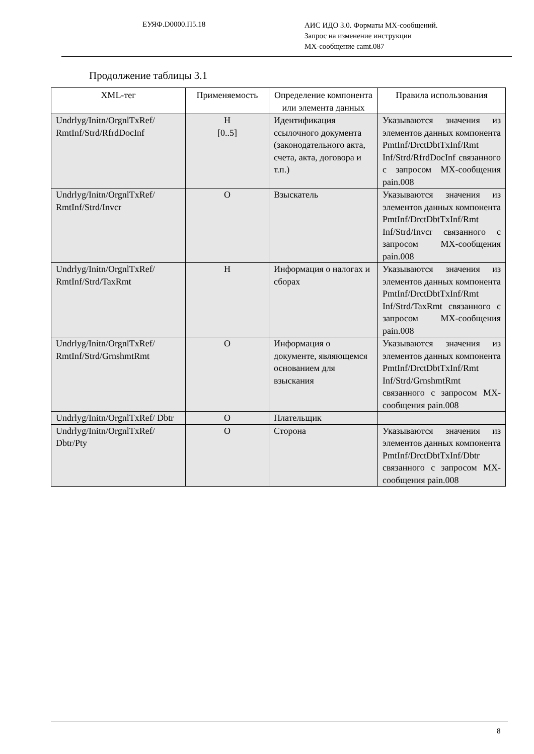ЕУЯФ.D0000.П5.18
АИС ИДО 3.0. Форматы МХ-сообщений.
Запрос на изменение инструкции
МХ-сообщение camt.087
Продолжение таблицы 3.1
| XML-тег | Применяемость | Определение компонента или элемента данных | Правила использования |
| --- | --- | --- | --- |
| Undrlyg/Initn/OrgnlTxRef/ RmtInf/Strd/RfrdDocInf | Н [0..5] | Идентификация ссылочного документа (законодательного акта, счета, акта, договора и т.п.) | Указываются значения из элементов данных компонента PmtInf/DrctDbtTxInf/Rmt Inf/Strd/RfrdDocInf связанного с запросом МХ-сообщения pain.008 |
| Undrlyg/Initn/OrgnlTxRef/ RmtInf/Strd/Invcr | О | Взыскатель | Указываются значения из элементов данных компонента PmtInf/DrctDbtTxInf/Rmt Inf/Strd/Invcr связанного с запросом МХ-сообщения pain.008 |
| Undrlyg/Initn/OrgnlTxRef/ RmtInf/Strd/TaxRmt | Н | Информация о налогах и сборах | Указываются значения из элементов данных компонента PmtInf/DrctDbtTxInf/Rmt Inf/Strd/TaxRmt связанного с запросом МХ-сообщения pain.008 |
| Undrlyg/Initn/OrgnlTxRef/ RmtInf/Strd/GrnshmtRmt | О | Информация о документе, являющемся основанием для взыскания | Указываются значения из элементов данных компонента PmtInf/DrctDbtTxInf/Rmt Inf/Strd/GrnshmtRmt связанного с запросом МХ-сообщения pain.008 |
| Undrlyg/Initn/OrgnlTxRef/ Dbtr | О | Плательщик | |
| Undrlyg/Initn/OrgnlTxRef/ Dbtr/Pty | О | Сторона | Указываются значения из элементов данных компонента PmtInf/DrctDbtTxInf/Dbtr связанного с запросом МХ-сообщения pain.008 |
8